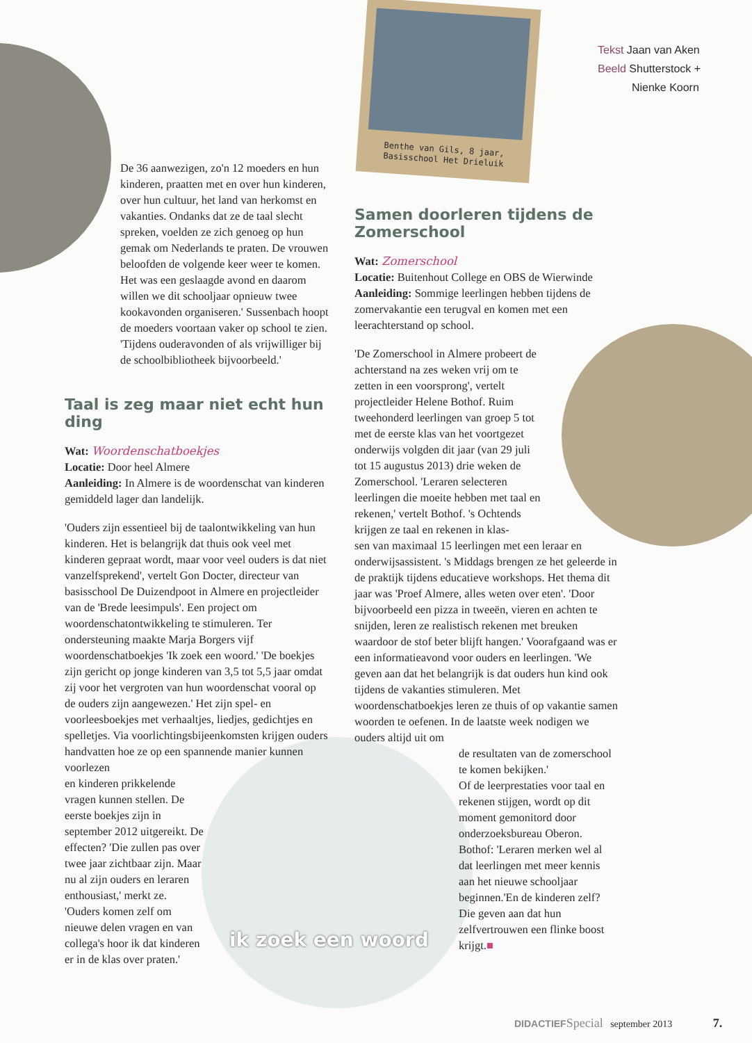Benthe van Gils, 8 jaar,
Basisschool Het Drieluik
Tekst Jaan van Aken
Beeld Shutterstock +
Nienke Koorn
De 36 aanwezigen, zo'n 12 moeders en hun kinderen, praatten met en over hun kinderen, over hun cultuur, het land van herkomst en vakanties. Ondanks dat ze de taal slecht spreken, voelden ze zich genoeg op hun gemak om Nederlands te praten. De vrouwen beloofden de volgende keer weer te komen. Het was een geslaagde avond en daarom willen we dit schooljaar opnieuw twee kookavonden organiseren.' Sussenbach hoopt de moeders voortaan vaker op school te zien. 'Tijdens ouderavonden of als vrijwilliger bij de schoolbibliotheek bijvoorbeeld.'
Taal is zeg maar niet echt hun ding
Wat: Woordenschatboekjes
Locatie: Door heel Almere
Aanleiding: In Almere is de woordenschat van kinderen gemiddeld lager dan landelijk.
'Ouders zijn essentieel bij de taalontwikkeling van hun kinderen. Het is belangrijk dat thuis ook veel met kinderen gepraat wordt, maar voor veel ouders is dat niet vanzelfsprekend', vertelt Gon Docter, directeur van basisschool De Duizendpoot in Almere en projectleider van de 'Brede leesimpuls'. Een project om woordenschatontwikkeling te stimuleren. Ter ondersteuning maakte Marja Borgers vijf woordenschatboekjes 'Ik zoek een woord.' 'De boekjes zijn gericht op jonge kinderen van 3,5 tot 5,5 jaar omdat zij voor het vergroten van hun woordenschat vooral op de ouders zijn aangewezen.' Het zijn spel- en voorleesboekjes met verhaaltjes, liedjes, gedichtjes en spelletjes. Via voorlichtingsbijeenkomsten krijgen ouders handvatten hoe ze op een spannende manier kunnen voorlezen
en kinderen prikkelende vragen kunnen stellen. De eerste boekjes zijn in september 2012 uitgereikt. De effecten? 'Die zullen pas over twee jaar zichtbaar zijn. Maar nu al zijn ouders en leraren enthousiast,' merkt ze. 'Ouders komen zelf om nieuwe delen vragen en van collega's hoor ik dat kinderen er in de klas over praten.'
Samen doorleren tijdens de Zomerschool
Wat: Zomerschool
Locatie: Buitenhout College en OBS de Wierwinde
Aanleiding: Sommige leerlingen hebben tijdens de zomervakantie een terugval en komen met een leerachterstand op school.
'De Zomerschool in Almere probeert de achterstand na zes weken vrij om te zetten in een voorsprong', vertelt projectleider Helene Bothof. Ruim tweehonderd leerlingen van groep 5 tot met de eerste klas van het voortgezet onderwijs volgden dit jaar (van 29 juli tot 15 augustus 2013) drie weken de Zomerschool. 'Leraren selecteren leerlingen die moeite hebben met taal en rekenen,' vertelt Bothof. 's Ochtends krijgen ze taal en rekenen in klas-
sen van maximaal 15 leerlingen met een leraar en onderwijsassistent. 's Middags brengen ze het geleerde in de praktijk tijdens educatieve workshops. Het thema dit jaar was 'Proef Almere, alles weten over eten'. 'Door bijvoorbeeld een pizza in tweeën, vieren en achten te snijden, leren ze realistisch rekenen met breuken waardoor de stof beter blijft hangen.' Voorafgaand was er een informatieavond voor ouders en leerlingen. 'We geven aan dat het belangrijk is dat ouders hun kind ook tijdens de vakanties stimuleren. Met woordenschatboekjes leren ze thuis of op vakantie samen woorden te oefenen. In de laatste week nodigen we ouders altijd uit om
de resultaten van de zomerschool te komen bekijken.'
Of de leerprestaties voor taal en rekenen stijgen, wordt op dit moment gemonitord door onderzoeksbureau Oberon. Bothof: 'Leraren merken wel al dat leerlingen met meer kennis aan het nieuwe schooljaar beginnen.'En de kinderen zelf? Die geven aan dat hun zelfvertrouwen een flinke boost krijgt.■
ik zoek een woord
DIDACTIEF Special september 2013 7.